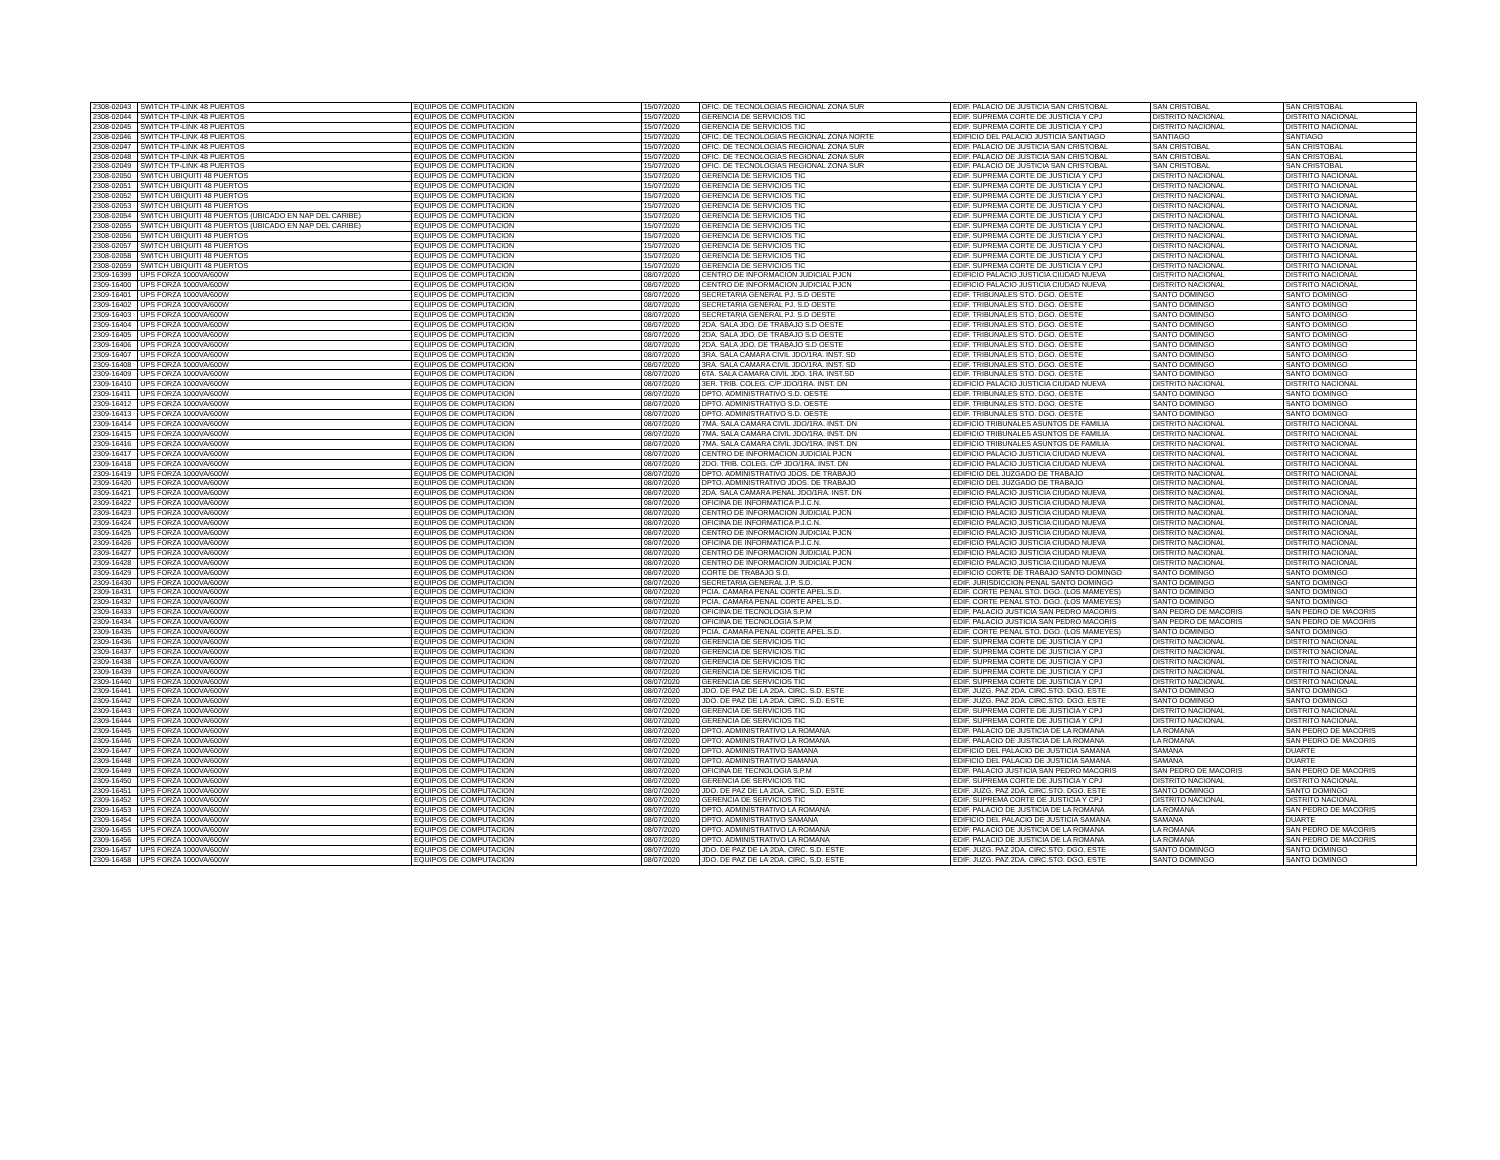| 2308-02043 | SWITCH TP-LINK 48 PUERTOS | EQUIPOS DE COMPUTACION | 15/07/2020 | OFIC. DE TECNOLOGIAS REGIONAL ZONA SUR | EDIF. PALACIO DE JUSTICIA SAN CRISTOBAL | SAN CRISTOBAL | SAN CRISTOBAL |
| 2308-02044 | SWITCH TP-LINK 48 PUERTOS | EQUIPOS DE COMPUTACION | 15/07/2020 | GERENCIA DE SERVICIOS TIC | EDIF. SUPREMA CORTE DE JUSTICIA Y CPJ | DISTRITO NACIONAL | DISTRITO NACIONAL |
| 2308-02045 | SWITCH TP-LINK 48 PUERTOS | EQUIPOS DE COMPUTACION | 15/07/2020 | GERENCIA DE SERVICIOS TIC | EDIF. SUPREMA CORTE DE JUSTICIA Y CPJ | DISTRITO NACIONAL | DISTRITO NACIONAL |
| 2308-02046 | SWITCH TP-LINK 48 PUERTOS | EQUIPOS DE COMPUTACION | 15/07/2020 | OFIC. DE TECNOLOGIAS REGIONAL ZONA NORTE | EDIFICIO DEL PALACIO JUSTICIA SANTIAGO | SANTIAGO | SANTIAGO |
| 2308-02047 | SWITCH TP-LINK 48 PUERTOS | EQUIPOS DE COMPUTACION | 15/07/2020 | OFIC. DE TECNOLOGIAS REGIONAL ZONA SUR | EDIF. PALACIO DE JUSTICIA SAN CRISTOBAL | SAN CRISTOBAL | SAN CRISTOBAL |
| 2308-02048 | SWITCH TP-LINK 48 PUERTOS | EQUIPOS DE COMPUTACION | 15/07/2020 | OFIC. DE TECNOLOGIAS REGIONAL ZONA SUR | EDIF. PALACIO DE JUSTICIA SAN CRISTOBAL | SAN CRISTOBAL | SAN CRISTOBAL |
| 2308-02049 | SWITCH TP-LINK 48 PUERTOS | EQUIPOS DE COMPUTACION | 15/07/2020 | OFIC. DE TECNOLOGIAS REGIONAL ZONA SUR | EDIF. PALACIO DE JUSTICIA SAN CRISTOBAL | SAN CRISTOBAL | SAN CRISTOBAL |
| 2308-02050 | SWITCH UBIQUITI 48 PUERTOS | EQUIPOS DE COMPUTACION | 15/07/2020 | GERENCIA DE SERVICIOS TIC | EDIF. SUPREMA CORTE DE JUSTICIA Y CPJ | DISTRITO NACIONAL | DISTRITO NACIONAL |
| 2308-02051 | SWITCH UBIQUITI 48 PUERTOS | EQUIPOS DE COMPUTACION | 15/07/2020 | GERENCIA DE SERVICIOS TIC | EDIF. SUPREMA CORTE DE JUSTICIA Y CPJ | DISTRITO NACIONAL | DISTRITO NACIONAL |
| 2308-02052 | SWITCH UBIQUITI 48 PUERTOS | EQUIPOS DE COMPUTACION | 15/07/2020 | GERENCIA DE SERVICIOS TIC | EDIF. SUPREMA CORTE DE JUSTICIA Y CPJ | DISTRITO NACIONAL | DISTRITO NACIONAL |
| 2308-02053 | SWITCH UBIQUITI 48 PUERTOS | EQUIPOS DE COMPUTACION | 15/07/2020 | GERENCIA DE SERVICIOS TIC | EDIF. SUPREMA CORTE DE JUSTICIA Y CPJ | DISTRITO NACIONAL | DISTRITO NACIONAL |
| 2308-02054 | SWITCH UBIQUITI 48 PUERTOS (UBICADO EN NAP DEL CARIBE) | EQUIPOS DE COMPUTACION | 15/07/2020 | GERENCIA DE SERVICIOS TIC | EDIF. SUPREMA CORTE DE JUSTICIA Y CPJ | DISTRITO NACIONAL | DISTRITO NACIONAL |
| 2308-02055 | SWITCH UBIQUITI 48 PUERTOS (UBICADO EN NAP DEL CARIBE) | EQUIPOS DE COMPUTACION | 15/07/2020 | GERENCIA DE SERVICIOS TIC | EDIF. SUPREMA CORTE DE JUSTICIA Y CPJ | DISTRITO NACIONAL | DISTRITO NACIONAL |
| 2308-02056 | SWITCH UBIQUITI 48 PUERTOS | EQUIPOS DE COMPUTACION | 15/07/2020 | GERENCIA DE SERVICIOS TIC | EDIF. SUPREMA CORTE DE JUSTICIA Y CPJ | DISTRITO NACIONAL | DISTRITO NACIONAL |
| 2308-02057 | SWITCH UBIQUITI 48 PUERTOS | EQUIPOS DE COMPUTACION | 15/07/2020 | GERENCIA DE SERVICIOS TIC | EDIF. SUPREMA CORTE DE JUSTICIA Y CPJ | DISTRITO NACIONAL | DISTRITO NACIONAL |
| 2308-02058 | SWITCH UBIQUITI 48 PUERTOS | EQUIPOS DE COMPUTACION | 15/07/2020 | GERENCIA DE SERVICIOS TIC | EDIF. SUPREMA CORTE DE JUSTICIA Y CPJ | DISTRITO NACIONAL | DISTRITO NACIONAL |
| 2308-02059 | SWITCH UBIQUITI 48 PUERTOS | EQUIPOS DE COMPUTACION | 15/07/2020 | GERENCIA DE SERVICIOS TIC | EDIF. SUPREMA CORTE DE JUSTICIA Y CPJ | DISTRITO NACIONAL | DISTRITO NACIONAL |
| 2309-16399 | UPS FORZA 1000VA/600W | EQUIPOS DE COMPUTACION | 08/07/2020 | CENTRO DE INFORMACION JUDICIAL PJCN | EDIFICIO PALACIO JUSTICIA CIUDAD NUEVA | DISTRITO NACIONAL | DISTRITO NACIONAL |
| 2309-16400 | UPS FORZA 1000VA/600W | EQUIPOS DE COMPUTACION | 08/07/2020 | CENTRO DE INFORMACION JUDICIAL PJCN | EDIFICIO PALACIO JUSTICIA CIUDAD NUEVA | DISTRITO NACIONAL | DISTRITO NACIONAL |
| 2309-16401 | UPS FORZA 1000VA/600W | EQUIPOS DE COMPUTACION | 08/07/2020 | SECRETARIA GENERAL PJ. S.D OESTE | EDIF. TRIBUNALES STO. DGO. OESTE | SANTO DOMINGO | SANTO DOMINGO |
| 2309-16402 | UPS FORZA 1000VA/600W | EQUIPOS DE COMPUTACION | 08/07/2020 | SECRETARIA GENERAL PJ. S.D OESTE | EDIF. TRIBUNALES STO. DGO. OESTE | SANTO DOMINGO | SANTO DOMINGO |
| 2309-16403 | UPS FORZA 1000VA/600W | EQUIPOS DE COMPUTACION | 08/07/2020 | SECRETARIA GENERAL PJ. S.D OESTE | EDIF. TRIBUNALES STO. DGO. OESTE | SANTO DOMINGO | SANTO DOMINGO |
| 2309-16404 | UPS FORZA 1000VA/600W | EQUIPOS DE COMPUTACION | 08/07/2020 | 2DA. SALA JDO. DE TRABAJO S.D OESTE | EDIF. TRIBUNALES STO. DGO. OESTE | SANTO DOMINGO | SANTO DOMINGO |
| 2309-16405 | UPS FORZA 1000VA/600W | EQUIPOS DE COMPUTACION | 08/07/2020 | 2DA. SALA JDO. DE TRABAJO S.D OESTE | EDIF. TRIBUNALES STO. DGO. OESTE | SANTO DOMINGO | SANTO DOMINGO |
| 2309-16406 | UPS FORZA 1000VA/600W | EQUIPOS DE COMPUTACION | 08/07/2020 | 2DA. SALA JDO. DE TRABAJO S.D OESTE | EDIF. TRIBUNALES STO. DGO. OESTE | SANTO DOMINGO | SANTO DOMINGO |
| 2309-16407 | UPS FORZA 1000VA/600W | EQUIPOS DE COMPUTACION | 08/07/2020 | 3RA. SALA CAMARA CIVIL JDO/1RA. INST. SD | EDIF. TRIBUNALES STO. DGO. OESTE | SANTO DOMINGO | SANTO DOMINGO |
| 2309-16408 | UPS FORZA 1000VA/600W | EQUIPOS DE COMPUTACION | 08/07/2020 | 3RA. SALA CAMARA CIVIL JDO/1RA. INST. SD | EDIF. TRIBUNALES STO. DGO. OESTE | SANTO DOMINGO | SANTO DOMINGO |
| 2309-16409 | UPS FORZA 1000VA/600W | EQUIPOS DE COMPUTACION | 08/07/2020 | 6TA. SALA CAMARA CIVIL JDO. 1RA. INST.SD | EDIF. TRIBUNALES STO. DGO. OESTE | SANTO DOMINGO | SANTO DOMINGO |
| 2309-16410 | UPS FORZA 1000VA/600W | EQUIPOS DE COMPUTACION | 08/07/2020 | 3ER. TRIB. COLEG. C/P JDO/1RA. INST. DN | EDIFICIO PALACIO JUSTICIA CIUDAD NUEVA | DISTRITO NACIONAL | DISTRITO NACIONAL |
| 2309-16411 | UPS FORZA 1000VA/600W | EQUIPOS DE COMPUTACION | 08/07/2020 | DPTO. ADMINISTRATIVO S.D. OESTE | EDIF. TRIBUNALES STO. DGO. OESTE | SANTO DOMINGO | SANTO DOMINGO |
| 2309-16412 | UPS FORZA 1000VA/600W | EQUIPOS DE COMPUTACION | 08/07/2020 | DPTO. ADMINISTRATIVO S.D. OESTE | EDIF. TRIBUNALES STO. DGO. OESTE | SANTO DOMINGO | SANTO DOMINGO |
| 2309-16413 | UPS FORZA 1000VA/600W | EQUIPOS DE COMPUTACION | 08/07/2020 | DPTO. ADMINISTRATIVO S.D. OESTE | EDIF. TRIBUNALES STO. DGO. OESTE | SANTO DOMINGO | SANTO DOMINGO |
| 2309-16414 | UPS FORZA 1000VA/600W | EQUIPOS DE COMPUTACION | 08/07/2020 | 7MA. SALA CAMARA CIVIL JDO/1RA. INST. DN | EDIFICIO TRIBUNALES ASUNTOS DE FAMILIA | DISTRITO NACIONAL | DISTRITO NACIONAL |
| 2309-16415 | UPS FORZA 1000VA/600W | EQUIPOS DE COMPUTACION | 08/07/2020 | 7MA. SALA CAMARA CIVIL JDO/1RA. INST. DN | EDIFICIO TRIBUNALES ASUNTOS DE FAMILIA | DISTRITO NACIONAL | DISTRITO NACIONAL |
| 2309-16416 | UPS FORZA 1000VA/600W | EQUIPOS DE COMPUTACION | 08/07/2020 | 7MA. SALA CAMARA CIVIL JDO/1RA. INST. DN | EDIFICIO TRIBUNALES ASUNTOS DE FAMILIA | DISTRITO NACIONAL | DISTRITO NACIONAL |
| 2309-16417 | UPS FORZA 1000VA/600W | EQUIPOS DE COMPUTACION | 08/07/2020 | CENTRO DE INFORMACION JUDICIAL PJCN | EDIFICIO PALACIO JUSTICIA CIUDAD NUEVA | DISTRITO NACIONAL | DISTRITO NACIONAL |
| 2309-16418 | UPS FORZA 1000VA/600W | EQUIPOS DE COMPUTACION | 08/07/2020 | 2DO. TRIB. COLEG. C/P JDO/1RA. INST. DN | EDIFICIO PALACIO JUSTICIA CIUDAD NUEVA | DISTRITO NACIONAL | DISTRITO NACIONAL |
| 2309-16419 | UPS FORZA 1000VA/600W | EQUIPOS DE COMPUTACION | 08/07/2020 | DPTO. ADMINISTRATIVO JDOS. DE TRABAJO | EDIFICIO DEL JUZGADO DE TRABAJO | DISTRITO NACIONAL | DISTRITO NACIONAL |
| 2309-16420 | UPS FORZA 1000VA/600W | EQUIPOS DE COMPUTACION | 08/07/2020 | DPTO. ADMINISTRATIVO JDOS. DE TRABAJO | EDIFICIO DEL JUZGADO DE TRABAJO | DISTRITO NACIONAL | DISTRITO NACIONAL |
| 2309-16421 | UPS FORZA 1000VA/600W | EQUIPOS DE COMPUTACION | 08/07/2020 | 2DA. SALA CAMARA PENAL JDO/1RA. INST. DN | EDIFICIO PALACIO JUSTICIA CIUDAD NUEVA | DISTRITO NACIONAL | DISTRITO NACIONAL |
| 2309-16422 | UPS FORZA 1000VA/600W | EQUIPOS DE COMPUTACION | 08/07/2020 | OFICINA DE INFORMATICA P.J.C.N. | EDIFICIO PALACIO JUSTICIA CIUDAD NUEVA | DISTRITO NACIONAL | DISTRITO NACIONAL |
| 2309-16423 | UPS FORZA 1000VA/600W | EQUIPOS DE COMPUTACION | 08/07/2020 | CENTRO DE INFORMACION JUDICIAL PJCN | EDIFICIO PALACIO JUSTICIA CIUDAD NUEVA | DISTRITO NACIONAL | DISTRITO NACIONAL |
| 2309-16424 | UPS FORZA 1000VA/600W | EQUIPOS DE COMPUTACION | 08/07/2020 | OFICINA DE INFORMATICA P.J.C.N. | EDIFICIO PALACIO JUSTICIA CIUDAD NUEVA | DISTRITO NACIONAL | DISTRITO NACIONAL |
| 2309-16425 | UPS FORZA 1000VA/600W | EQUIPOS DE COMPUTACION | 08/07/2020 | CENTRO DE INFORMACION JUDICIAL PJCN | EDIFICIO PALACIO JUSTICIA CIUDAD NUEVA | DISTRITO NACIONAL | DISTRITO NACIONAL |
| 2309-16426 | UPS FORZA 1000VA/600W | EQUIPOS DE COMPUTACION | 08/07/2020 | OFICINA DE INFORMATICA P.J.C.N. | EDIFICIO PALACIO JUSTICIA CIUDAD NUEVA | DISTRITO NACIONAL | DISTRITO NACIONAL |
| 2309-16427 | UPS FORZA 1000VA/600W | EQUIPOS DE COMPUTACION | 08/07/2020 | CENTRO DE INFORMACION JUDICIAL PJCN | EDIFICIO PALACIO JUSTICIA CIUDAD NUEVA | DISTRITO NACIONAL | DISTRITO NACIONAL |
| 2309-16428 | UPS FORZA 1000VA/600W | EQUIPOS DE COMPUTACION | 08/07/2020 | CENTRO DE INFORMACION JUDICIAL PJCN | EDIFICIO PALACIO JUSTICIA CIUDAD NUEVA | DISTRITO NACIONAL | DISTRITO NACIONAL |
| 2309-16429 | UPS FORZA 1000VA/600W | EQUIPOS DE COMPUTACION | 08/07/2020 | CORTE DE TRABAJO S.D. | EDIFICIO CORTE DE TRABAJO SANTO DOMINGO | SANTO DOMINGO | SANTO DOMINGO |
| 2309-16430 | UPS FORZA 1000VA/600W | EQUIPOS DE COMPUTACION | 08/07/2020 | SECRETARIA GENERAL J.P. S.D. | EDIF. JURISDICCION PENAL SANTO DOMINGO | SANTO DOMINGO | SANTO DOMINGO |
| 2309-16431 | UPS FORZA 1000VA/600W | EQUIPOS DE COMPUTACION | 08/07/2020 | PCIA. CAMARA PENAL CORTE APEL.S.D. | EDIF. CORTE PENAL STO. DGO. (LOS MAMEYES) | SANTO DOMINGO | SANTO DOMINGO |
| 2309-16432 | UPS FORZA 1000VA/600W | EQUIPOS DE COMPUTACION | 08/07/2020 | PCIA. CAMARA PENAL CORTE APEL.S.D. | EDIF. CORTE PENAL STO. DGO. (LOS MAMEYES) | SANTO DOMINGO | SANTO DOMINGO |
| 2309-16433 | UPS FORZA 1000VA/600W | EQUIPOS DE COMPUTACION | 08/07/2020 | OFICINA DE TECNOLOGIA S.P.M | EDIF. PALACIO JUSTICIA SAN PEDRO MACORIS | SAN PEDRO DE MACORIS | SAN PEDRO DE MACORIS |
| 2309-16434 | UPS FORZA 1000VA/600W | EQUIPOS DE COMPUTACION | 08/07/2020 | OFICINA DE TECNOLOGIA S.P.M | EDIF. PALACIO JUSTICIA SAN PEDRO MACORIS | SAN PEDRO DE MACORIS | SAN PEDRO DE MACORIS |
| 2309-16435 | UPS FORZA 1000VA/600W | EQUIPOS DE COMPUTACION | 08/07/2020 | PCIA. CAMARA PENAL CORTE APEL.S.D. | EDIF. CORTE PENAL STO. DGO. (LOS MAMEYES) | SANTO DOMINGO | SANTO DOMINGO |
| 2309-16436 | UPS FORZA 1000VA/600W | EQUIPOS DE COMPUTACION | 08/07/2020 | GERENCIA DE SERVICIOS TIC | EDIF. SUPREMA CORTE DE JUSTICIA Y CPJ | DISTRITO NACIONAL | DISTRITO NACIONAL |
| 2309-16437 | UPS FORZA 1000VA/600W | EQUIPOS DE COMPUTACION | 08/07/2020 | GERENCIA DE SERVICIOS TIC | EDIF. SUPREMA CORTE DE JUSTICIA Y CPJ | DISTRITO NACIONAL | DISTRITO NACIONAL |
| 2309-16438 | UPS FORZA 1000VA/600W | EQUIPOS DE COMPUTACION | 08/07/2020 | GERENCIA DE SERVICIOS TIC | EDIF. SUPREMA CORTE DE JUSTICIA Y CPJ | DISTRITO NACIONAL | DISTRITO NACIONAL |
| 2309-16439 | UPS FORZA 1000VA/600W | EQUIPOS DE COMPUTACION | 08/07/2020 | GERENCIA DE SERVICIOS TIC | EDIF. SUPREMA CORTE DE JUSTICIA Y CPJ | DISTRITO NACIONAL | DISTRITO NACIONAL |
| 2309-16440 | UPS FORZA 1000VA/600W | EQUIPOS DE COMPUTACION | 08/07/2020 | GERENCIA DE SERVICIOS TIC | EDIF. SUPREMA CORTE DE JUSTICIA Y CPJ | DISTRITO NACIONAL | DISTRITO NACIONAL |
| 2309-16441 | UPS FORZA 1000VA/600W | EQUIPOS DE COMPUTACION | 08/07/2020 | JDO. DE PAZ DE LA 2DA. CIRC. S.D. ESTE | EDIF. JUZG. PAZ 2DA. CIRC.STO. DGO. ESTE | SANTO DOMINGO | SANTO DOMINGO |
| 2309-16442 | UPS FORZA 1000VA/600W | EQUIPOS DE COMPUTACION | 08/07/2020 | JDO. DE PAZ DE LA 2DA. CIRC. S.D. ESTE | EDIF. JUZG. PAZ 2DA. CIRC.STO. DGO. ESTE | SANTO DOMINGO | SANTO DOMINGO |
| 2309-16443 | UPS FORZA 1000VA/600W | EQUIPOS DE COMPUTACION | 08/07/2020 | GERENCIA DE SERVICIOS TIC | EDIF. SUPREMA CORTE DE JUSTICIA Y CPJ | DISTRITO NACIONAL | DISTRITO NACIONAL |
| 2309-16444 | UPS FORZA 1000VA/600W | EQUIPOS DE COMPUTACION | 08/07/2020 | GERENCIA DE SERVICIOS TIC | EDIF. SUPREMA CORTE DE JUSTICIA Y CPJ | DISTRITO NACIONAL | DISTRITO NACIONAL |
| 2309-16445 | UPS FORZA 1000VA/600W | EQUIPOS DE COMPUTACION | 08/07/2020 | DPTO. ADMINISTRATIVO LA ROMANA | EDIF. PALACIO DE JUSTICIA DE LA ROMANA | LA ROMANA | SAN PEDRO DE MACORIS |
| 2309-16446 | UPS FORZA 1000VA/600W | EQUIPOS DE COMPUTACION | 08/07/2020 | DPTO. ADMINISTRATIVO LA ROMANA | EDIF. PALACIO DE JUSTICIA DE LA ROMANA | LA ROMANA | SAN PEDRO DE MACORIS |
| 2309-16447 | UPS FORZA 1000VA/600W | EQUIPOS DE COMPUTACION | 08/07/2020 | DPTO. ADMINISTRATIVO SAMANA | EDIFICIO DEL PALACIO DE JUSTICIA SAMANA | SAMANA | DUARTE |
| 2309-16448 | UPS FORZA 1000VA/600W | EQUIPOS DE COMPUTACION | 08/07/2020 | DPTO. ADMINISTRATIVO SAMANA | EDIFICIO DEL PALACIO DE JUSTICIA SAMANA | SAMANA | DUARTE |
| 2309-16449 | UPS FORZA 1000VA/600W | EQUIPOS DE COMPUTACION | 08/07/2020 | OFICINA DE TECNOLOGIA S.P.M | EDIF. PALACIO JUSTICIA SAN PEDRO MACORIS | SAN PEDRO DE MACORIS | SAN PEDRO DE MACORIS |
| 2309-16450 | UPS FORZA 1000VA/600W | EQUIPOS DE COMPUTACION | 08/07/2020 | GERENCIA DE SERVICIOS TIC | EDIF. SUPREMA CORTE DE JUSTICIA Y CPJ | DISTRITO NACIONAL | DISTRITO NACIONAL |
| 2309-16451 | UPS FORZA 1000VA/600W | EQUIPOS DE COMPUTACION | 08/07/2020 | JDO. DE PAZ DE LA 2DA. CIRC. S.D. ESTE | EDIF. JUZG. PAZ 2DA. CIRC.STO. DGO. ESTE | SANTO DOMINGO | SANTO DOMINGO |
| 2309-16452 | UPS FORZA 1000VA/600W | EQUIPOS DE COMPUTACION | 08/07/2020 | GERENCIA DE SERVICIOS TIC | EDIF. SUPREMA CORTE DE JUSTICIA Y CPJ | DISTRITO NACIONAL | DISTRITO NACIONAL |
| 2309-16453 | UPS FORZA 1000VA/600W | EQUIPOS DE COMPUTACION | 08/07/2020 | DPTO. ADMINISTRATIVO LA ROMANA | EDIF. PALACIO DE JUSTICIA DE LA ROMANA | LA ROMANA | SAN PEDRO DE MACORIS |
| 2309-16454 | UPS FORZA 1000VA/600W | EQUIPOS DE COMPUTACION | 08/07/2020 | DPTO. ADMINISTRATIVO SAMANA | EDIFICIO DEL PALACIO DE JUSTICIA SAMANA | SAMANA | DUARTE |
| 2309-16455 | UPS FORZA 1000VA/600W | EQUIPOS DE COMPUTACION | 08/07/2020 | DPTO. ADMINISTRATIVO LA ROMANA | EDIF. PALACIO DE JUSTICIA DE LA ROMANA | LA ROMANA | SAN PEDRO DE MACORIS |
| 2309-16456 | UPS FORZA 1000VA/600W | EQUIPOS DE COMPUTACION | 08/07/2020 | DPTO. ADMINISTRATIVO LA ROMANA | EDIF. PALACIO DE JUSTICIA DE LA ROMANA | LA ROMANA | SAN PEDRO DE MACORIS |
| 2309-16457 | UPS FORZA 1000VA/600W | EQUIPOS DE COMPUTACION | 08/07/2020 | JDO. DE PAZ DE LA 2DA. CIRC. S.D. ESTE | EDIF. JUZG. PAZ 2DA. CIRC.STO. DGO. ESTE | SANTO DOMINGO | SANTO DOMINGO |
| 2309-16458 | UPS FORZA 1000VA/600W | EQUIPOS DE COMPUTACION | 08/07/2020 | JDO. DE PAZ DE LA 2DA. CIRC. S.D. ESTE | EDIF. JUZG. PAZ 2DA. CIRC.STO. DGO. ESTE | SANTO DOMINGO | SANTO DOMINGO |